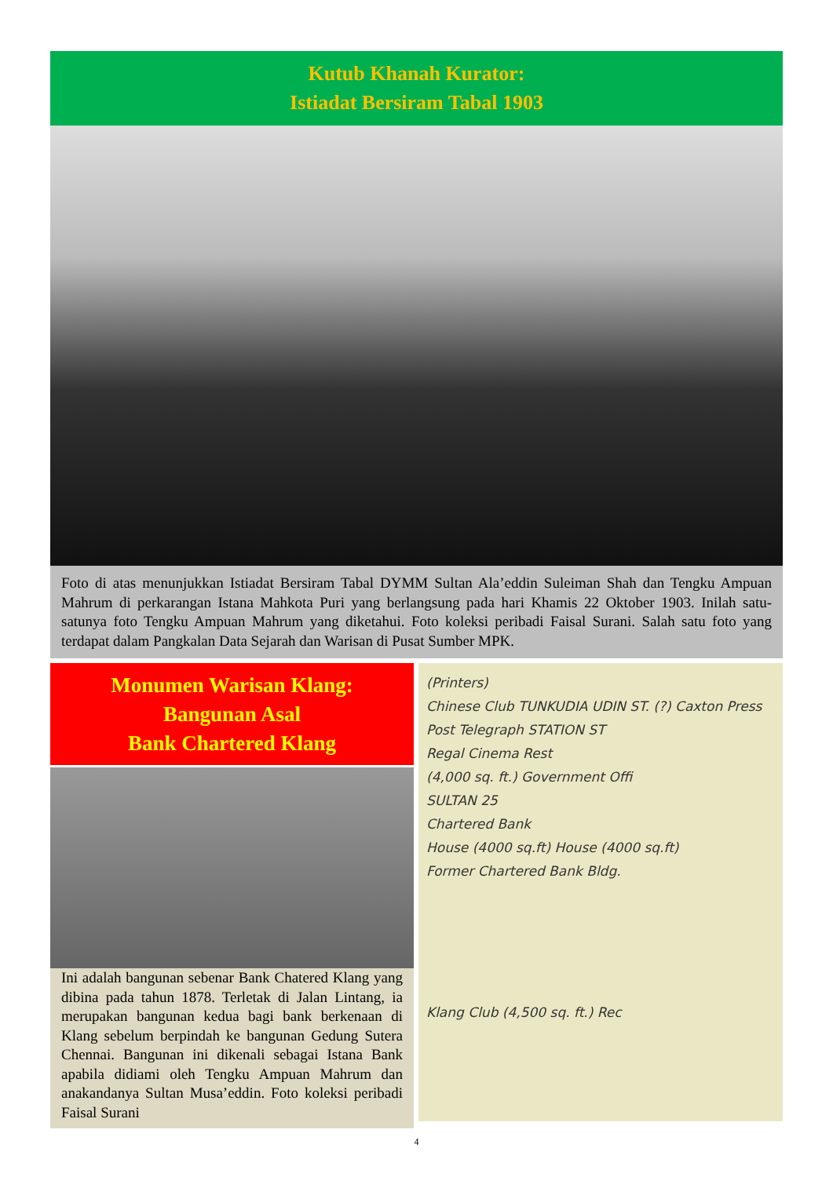Kutub Khanah Kurator:
Istiadat Bersiram Tabal 1903
Foto di atas menunjukkan Istiadat Bersiram Tabal DYMM Sultan Ala’eddin Suleiman Shah dan Tengku Ampuan Mahrum di perkarangan Istana Mahkota Puri yang berlangsung pada hari Khamis 22 Oktober 1903. Inilah satu-satunya foto Tengku Ampuan Mahrum yang diketahui. Foto koleksi peribadi Faisal Surani. Salah satu foto yang terdapat dalam Pangkalan Data Sejarah dan Warisan di Pusat Sumber MPK.
Monumen Warisan Klang:
Bangunan Asal
Bank Chartered Klang
Ini adalah bangunan sebenar Bank Chatered Klang yang dibina pada tahun 1878. Terletak di Jalan Lintang, ia merupakan bangunan kedua bagi bank berkenaan di Klang sebelum berpindah ke bangunan Gedung Sutera Chennai. Bangunan ini dikenali sebagai Istana Bank apabila didiami oleh Tengku Ampuan Mahrum dan anakandanya Sultan Musa’eddin. Foto koleksi peribadi Faisal Surani
(Printers)
Chinese Club TUNKUDIA UDIN ST. (?) Caxton Press
Post Telegraph STATION ST
Regal Cinema Rest
(4,000 sq. ft.) Government Offi
SULTAN 25
Chartered Bank
House (4000 sq.ft) House (4000 sq.ft)
Former Chartered Bank Bldg.
Klang Club (4,500 sq. ft.) Rec
4